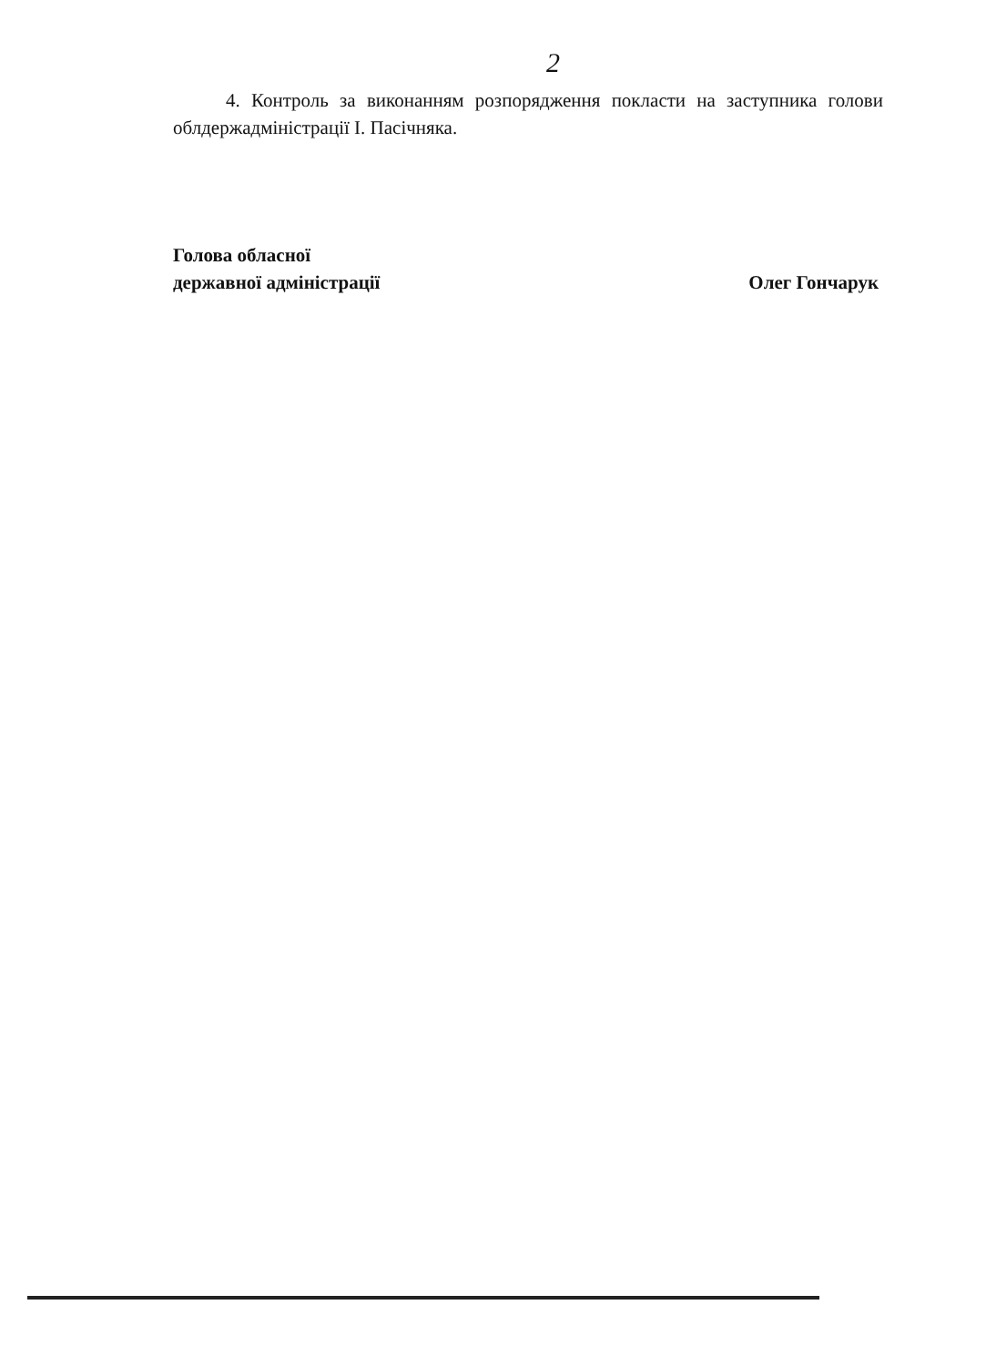2
4. Контроль за виконанням розпорядження покласти на заступника голови облдержадміністрації І. Пасічняка.
Голова обласної
державної адміністрації
Олег Гончарук